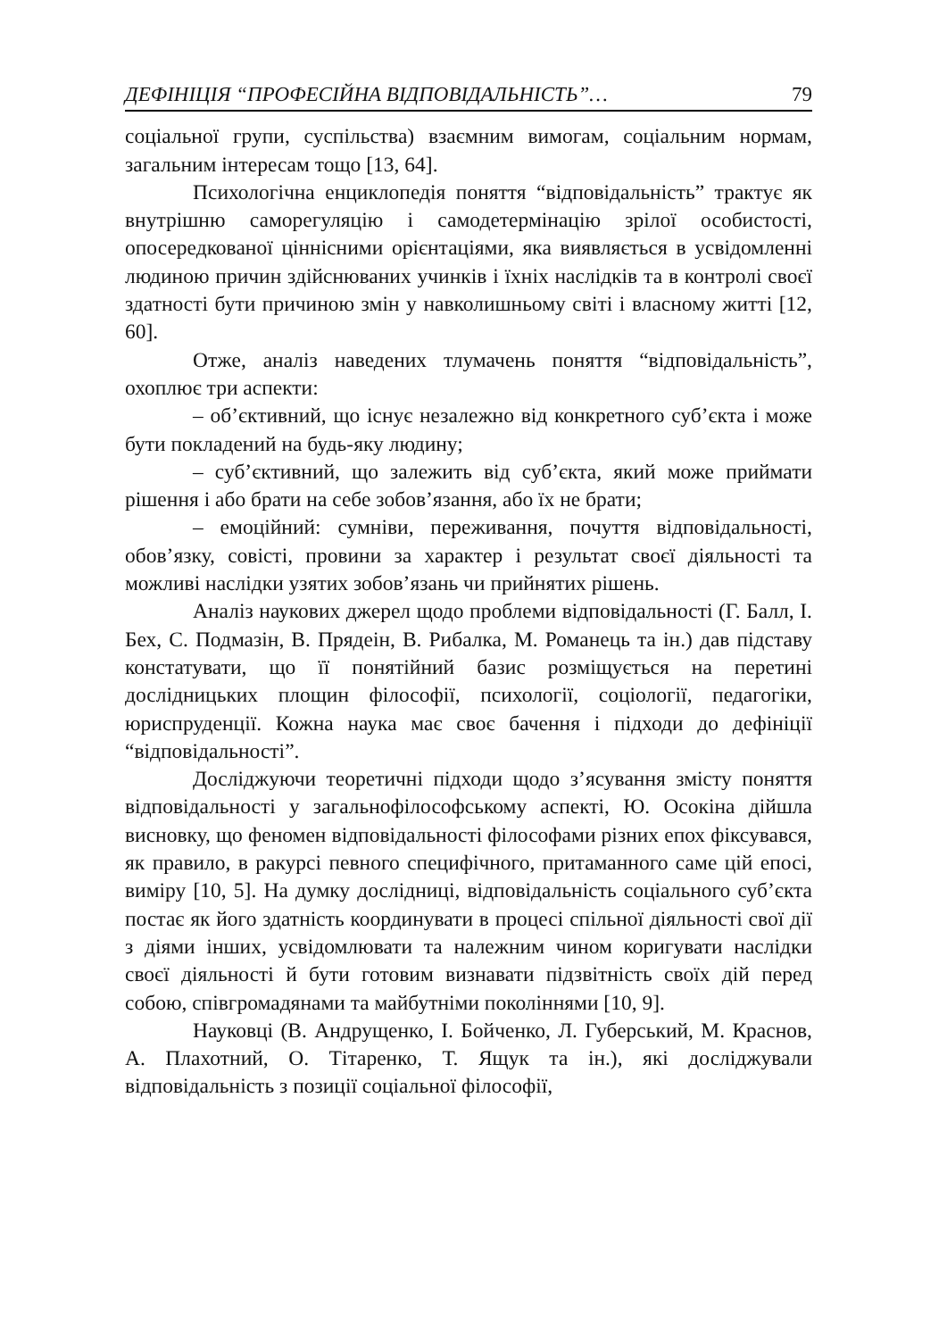ДЕФІНІЦІЯ “ПРОФЕСІЙНА ВІДПОВІДАЛЬНІСТЬ”… 79
соціальної групи, суспільства) взаємним вимогам, соціальним нормам, загальним інтересам тощо [13, 64].
Психологічна енциклопедія поняття “відповідальність” трактує як внутрішню саморегуляцію і самодетермінацію зрілої особистості, опосередкованої ціннісними орієнтаціями, яка виявляється в усвідомленні людиною причин здійснюваних учинків і їхніх наслідків та в контролі своєї здатності бути причиною змін у навколишньому світі і власному житті [12, 60].
Отже, аналіз наведених тлумачень поняття “відповідальність”, охоплює три аспекти:
– об’єктивний, що існує незалежно від конкретного суб’єкта і може бути покладений на будь-яку людину;
– суб’єктивний, що залежить від суб’єкта, який може приймати рішення і або брати на себе зобов’язання, або їх не брати;
– емоційний: сумніви, переживання, почуття відповідальності, обов’язку, совісті, провини за характер і результат своєї діяльності та можливі наслідки узятих зобов’язань чи прийнятих рішень.
Аналіз наукових джерел щодо проблеми відповідальності (Г. Балл, І. Бех, С. Подмазін, В. Прядеін, В. Рибалка, М. Романець та ін.) дав підставу констатувати, що її понятійний базис розміщується на перетині дослідницьких площин філософії, психології, соціології, педагогіки, юриспруденції. Кожна наука має своє бачення і підходи до дефініції “відповідальності”.
Досліджуючи теоретичні підходи щодо з’ясування змісту поняття відповідальності у загальнофілософському аспекті, Ю. Осокіна дійшла висновку, що феномен відповідальності філософами різних епох фіксувався, як правило, в ракурсі певного специфічного, притаманного саме цій епосі, виміру [10, 5]. На думку дослідниці, відповідальність соціального суб’єкта постає як його здатність координувати в процесі спільної діяльності свої дії з діями інших, усвідомлювати та належним чином коригувати наслідки своєї діяльності й бути готовим визнавати підзвітність своїх дій перед собою, співгромадянами та майбутніми поколіннями [10, 9].
Науковці (В. Андрущенко, І. Бойченко, Л. Губерський, М. Краснов, А. Плахотний, О. Тітаренко, Т. Ящук та ін.), які досліджували відповідальність з позиції соціальної філософії,